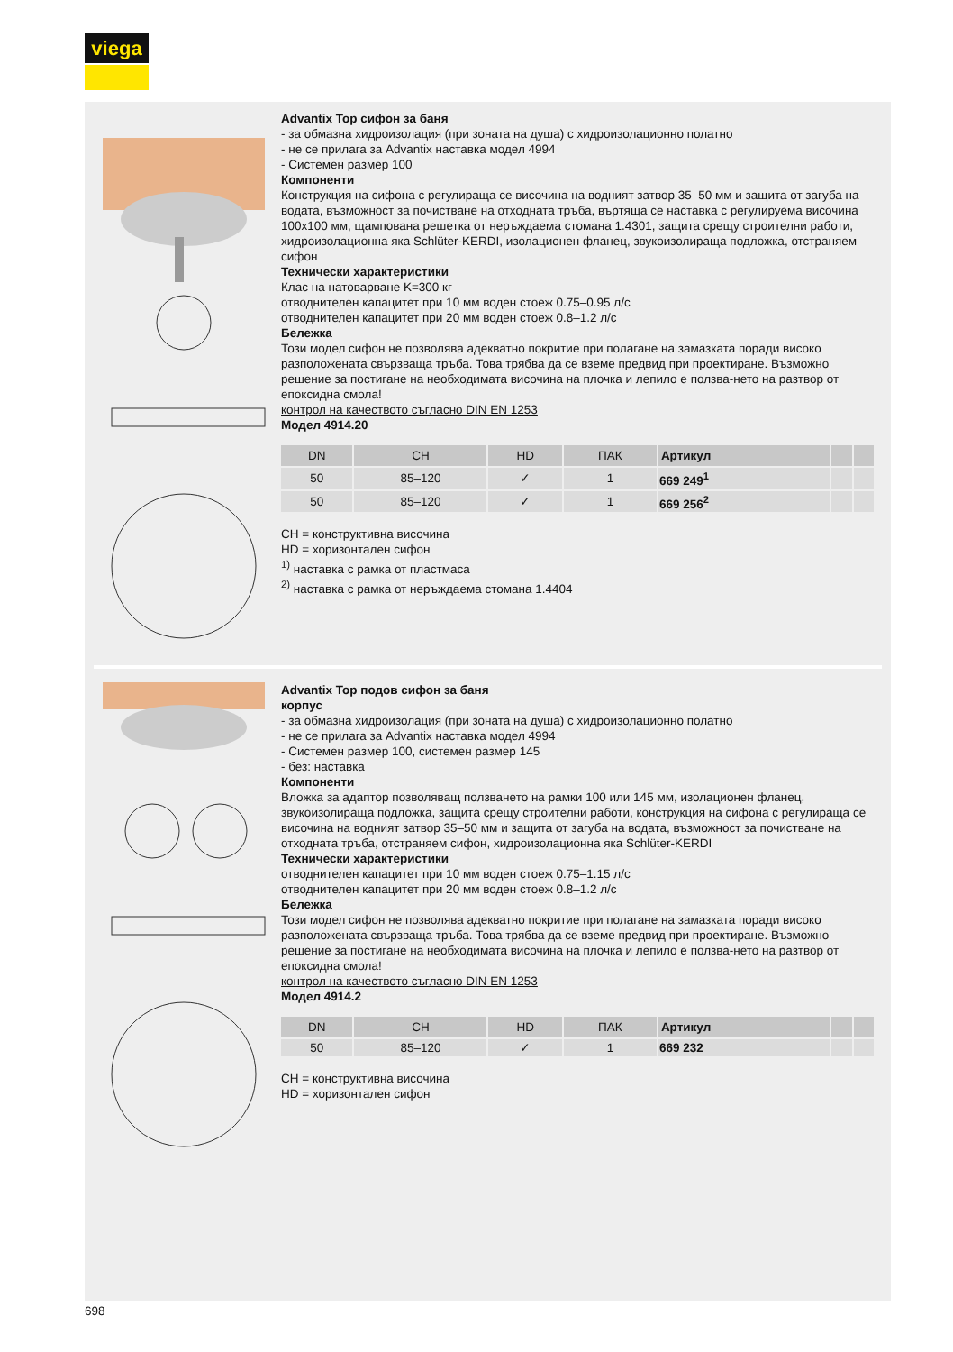viega
Advantix Top сифон за баня
- за обмазна хидроизолация (при зоната на душа) с хидроизолационно полатно
- не се прилага за Advantix наставка модел 4994
- Системен размер 100
Компоненти
Конструкция на сифона с регулираща се височина на водният затвор 35–50 мм и защита от загуба на водата, възможност за почистване на отходната тръба, въртяща се наставка с регулируема височина 100x100 мм, щампована решетка от неръждаема стомана 1.4301, защита срещу строителни работи, хидроизолационна яка Schlüter-KERDI, изолационен фланец, звукоизолираща подложка, отстраняем сифон
Технически характеристики
Клас на натоварване K=300 кг
отводнителен капацитет при 10 мм воден стоеж 0.75–0.95 л/с
отводнителен капацитет при 20 мм воден стоеж 0.8–1.2 л/с
Бележка
Този модел сифон не позволява адекватно покритие при полагане на замазката поради високо разположената свързваща тръба. Това трябва да се вземе предвид при проектиране. Възможно решение за постигане на необходимата височина на плочка и лепило е ползва-нето на разтвор от епоксидна смола!
контрол на качеството съгласно DIN EN 1253
Модел 4914.20
| DN | CH | HD | ПАК | Артикул | | |
| --- | --- | --- | --- | --- | --- | --- |
| 50 | 85–120 | ✓ | 1 | 669 249<sup>1</sup> | | |
| 50 | 85–120 | ✓ | 1 | 669 256<sup>2</sup> | | |
CH = конструктивна височина
HD = хоризонтален сифон
<sup>1)</sup> наставка с рамка от пластмаса
<sup>2)</sup> наставка с рамка от неръждаема стомана 1.4404
Advantix Top подов сифон за баня
корпус
- за обмазна хидроизолация (при зоната на душа) с хидроизолационно полатно
- не се прилага за Advantix наставка модел 4994
- Системен размер 100, системен размер 145
- без: наставка
Компоненти
Вложка за адаптор позволяващ ползването на рамки 100 или 145 мм, изолационен фланец, звукоизолираща подложка, защита срещу строителни работи, конструкция на сифона с регулираща се височина на водният затвор 35–50 мм и защита от загуба на водата, възможност за почистване на отходната тръба, отстраняем сифон, хидроизолационна яка Schlüter-KERDI
Технически характеристики
отводнителен капацитет при 10 мм воден стоеж 0.75–1.15 л/с
отводнителен капацитет при 20 мм воден стоеж 0.8–1.2 л/с
Бележка
Този модел сифон не позволява адекватно покритие при полагане на замазката поради високо разположената свързваща тръба. Това трябва да се вземе предвид при проектиране. Възможно решение за постигане на необходимата височина на плочка и лепило е ползва-нето на разтвор от епоксидна смола!
контрол на качеството съгласно DIN EN 1253
Модел 4914.2
| DN | CH | HD | ПАК | Артикул | | |
| --- | --- | --- | --- | --- | --- | --- |
| 50 | 85–120 | ✓ | 1 | 669 232 | | |
CH = конструктивна височина
HD = хоризонтален сифон
698